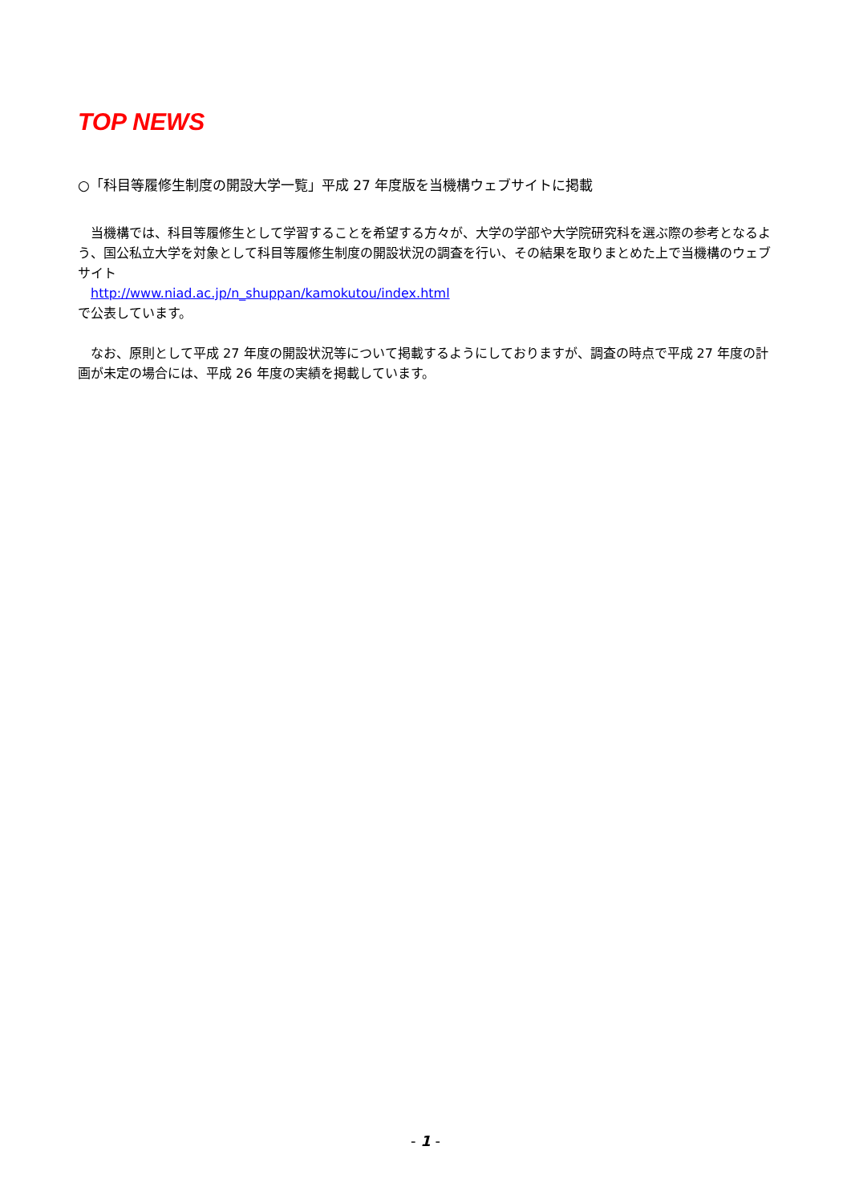TOP NEWS
○「科目等履修生制度の開設大学一覧」平成 27 年度版を当機構ウェブサイトに掲載
　当機構では、科目等履修生として学習することを希望する方々が、大学の学部や大学院研究科を選ぶ際の参考となるよう、国公私立大学を対象として科目等履修生制度の開設状況の調査を行い、その結果を取りまとめた上で当機構のウェブサイト
　http://www.niad.ac.jp/n_shuppan/kamokutou/index.html
で公表しています。
　なお、原則として平成 27 年度の開設状況等について掲載するようにしておりますが、調査の時点で平成 27 年度の計画が未定の場合には、平成 26 年度の実績を掲載しています。
- 1 -